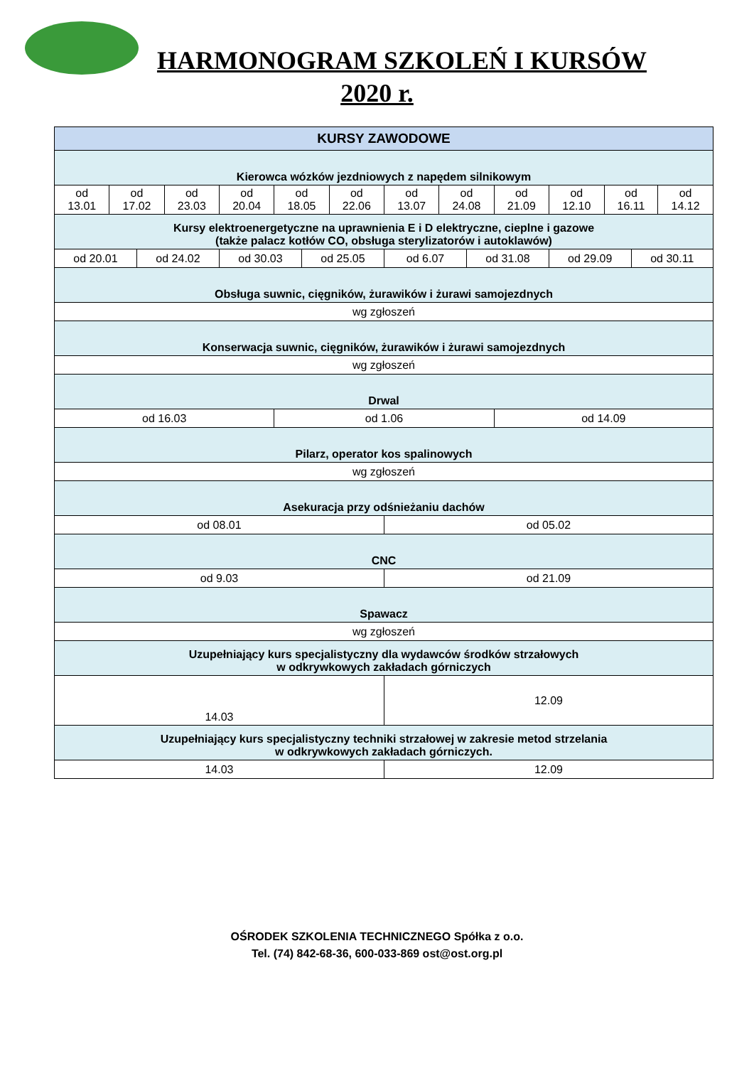HARMONOGRAM SZKOLEŃ I KURSÓW
2020 r.
| KURSY ZAWODOWE | | | | | | | | | | | | | | | |
| Kierowca wózków jezdniowych z napędem silnikowym | | | | | | | | | | | | | | | |
| od 13.01 | od 17.02 | | od 23.03 | od 20.04 | od 18.05 | | od 22.06 | od 13.07 | od 24.08 | | od 21.09 | od 12.10 | od 16.11 | | od 14.12 |
| Kursy elektroenergetyczne na uprawnienia E i D elektryczne, cieplne i gazowe (także palacz kotłów CO, obsługa sterylizatorów i autoklawów) | | | | | | | | | | | | | | | |
| od 20.01 | | od 24.02 | | od 30.03 | | od 25.05 | | od 6.07 | | od 31.08 | | od 29.09 | | od 30.11 | |
| Obsługa suwnic, cięgników, żurawików i żurawi samojezdnych | | | | | | | | | | | | | | | |
| wg zgłoszeń | | | | | | | | | | | | | | | |
| Konserwacja suwnic, cięgników, żurawików i żurawi samojezdnych | | | | | | | | | | | | | | | |
| wg zgłoszeń | | | | | | | | | | | | | | | |
| Drwal | | | | | | | | | | | | | | | |
| od 16.03 | | | | | od 1.06 | | | | | | od 14.09 | | | | |
| Pilarz, operator kos spalinowych | | | | | | | | | | | | | | | |
| wg zgłoszeń | | | | | | | | | | | | | | | |
| Asekuracja przy odśnieżaniu dachów | | | | | | | | | | | | | | | |
| od 08.01 | | | | | | | | od 05.02 | | | | | | | |
| CNC | | | | | | | | | | | | | | | |
| od 9.03 | | | | | | | | od 21.09 | | | | | | | |
| Spawacz | | | | | | | | | | | | | | | |
| wg zgłoszeń | | | | | | | | | | | | | | | |
| Uzupełniający kurs specjalistyczny dla wydawców środków strzałowych w odkrywkowych zakładach górniczych | | | | | | | | | | | | | | | |
| 14.03 | | | | | | | | 12.09 | | | | | | | |
| Uzupełniający kurs specjalistyczny techniki strzałowej w zakresie metod strzelania w odkrywkowych zakładach górniczych. | | | | | | | | | | | | | | | |
| 14.03 | | | | | | | | 12.09 | | | | | | | |
OŚRODEK SZKOLENIA TECHNICZNEGO Spółka z o.o.
Tel. (74) 842-68-36, 600-033-869 ost@ost.org.pl